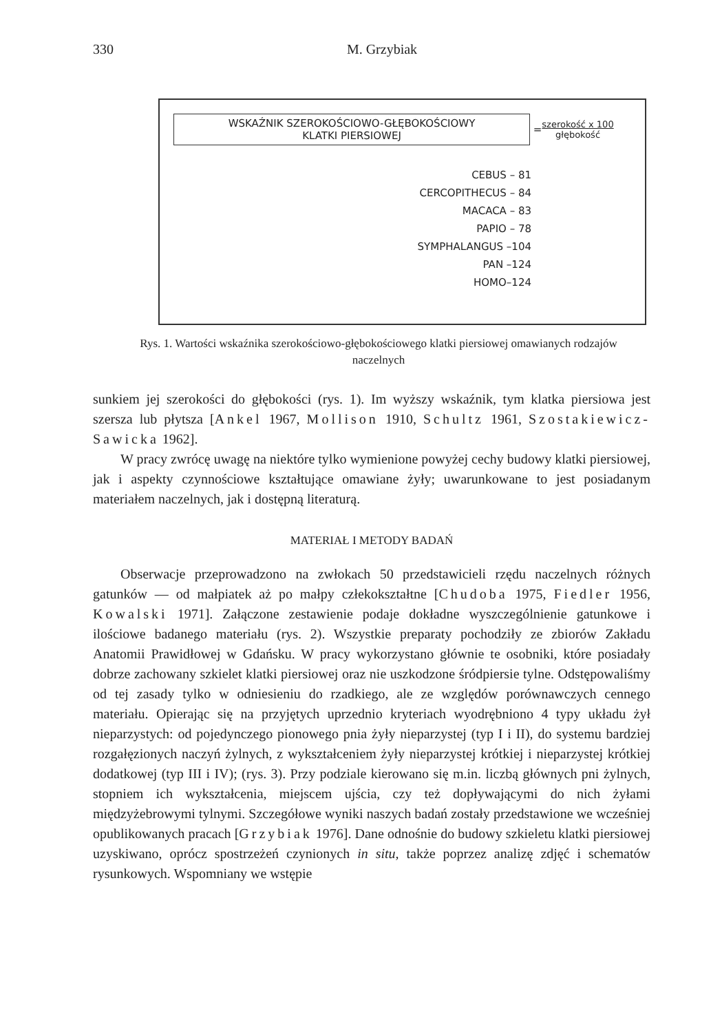330 M. Grzybiak
WSKAŹNIK SZEROKOŚCIOWO-GŁĘBOKOŚCIOWY
KLATKI PIERSIOWEJ
= szerokość x 100
głębokość
CEBUS – 81
CERCOPITHECUS – 84
MACACA – 83
PAPIO – 78
SYMPHALANGUS –104
PAN –124
HOMO–124
Rys. 1. Wartości wskaźnika szerokościowo-głębokościowego klatki piersiowej omawianych rodzajów naczelnych
sunkiem jej szerokości do głębokości (rys. 1). Im wyższy wskaźnik, tym klatka piersiowa jest szersza lub płytsza [Ankel 1967, Mollison 1910, Schultz 1961, Szostakiewicz-Sawicka 1962].
W pracy zwrócę uwagę na niektóre tylko wymienione powyżej cechy budowy klatki piersiowej, jak i aspekty czynnościowe kształtujące omawiane żyły; uwarunkowane to jest posiadanym materiałem naczelnych, jak i dostępną literaturą.
MATERIAŁ I METODY BADAŃ
Obserwacje przeprowadzono na zwłokach 50 przedstawicieli rzędu naczelnych różnych gatunków — od małpiatek aż po małpy człekokształtne [Chudoba 1975, Fiedler 1956, Kowalski 1971]. Załączone zestawienie podaje dokładne wyszczególnienie gatunkowe i ilościowe badanego materiału (rys. 2). Wszystkie preparaty pochodziły ze zbiorów Zakładu Anatomii Prawidłowej w Gdańsku. W pracy wykorzystano głównie te osobniki, które posiadały dobrze zachowany szkielet klatki piersiowej oraz nie uszkodzone śródpiersie tylne. Odstępowaliśmy od tej zasady tylko w odniesieniu do rzadkiego, ale ze względów porównawczych cennego materiału. Opierając się na przyjętych uprzednio kryteriach wyodrębniono 4 typy układu żył nieparzystych: od pojedynczego pionowego pnia żyły nieparzystej (typ I i II), do systemu bardziej rozgałęzionych naczyń żylnych, z wykształceniem żyły nieparzystej krótkiej i nieparzystej krótkiej dodatkowej (typ III i IV); (rys. 3). Przy podziale kierowano się m.in. liczbą głównych pni żylnych, stopniem ich wykształcenia, miejscem ujścia, czy też dopływającymi do nich żyłami międzyżebrowymi tylnymi. Szczegółowe wyniki naszych badań zostały przedstawione we wcześniej opublikowanych pracach [Grzybiak 1976]. Dane odnośnie do budowy szkieletu klatki piersiowej uzyskiwano, oprócz spostrzeżeń czynionych in situ, także poprzez analizę zdjęć i schematów rysunkowych. Wspomniany we wstępie